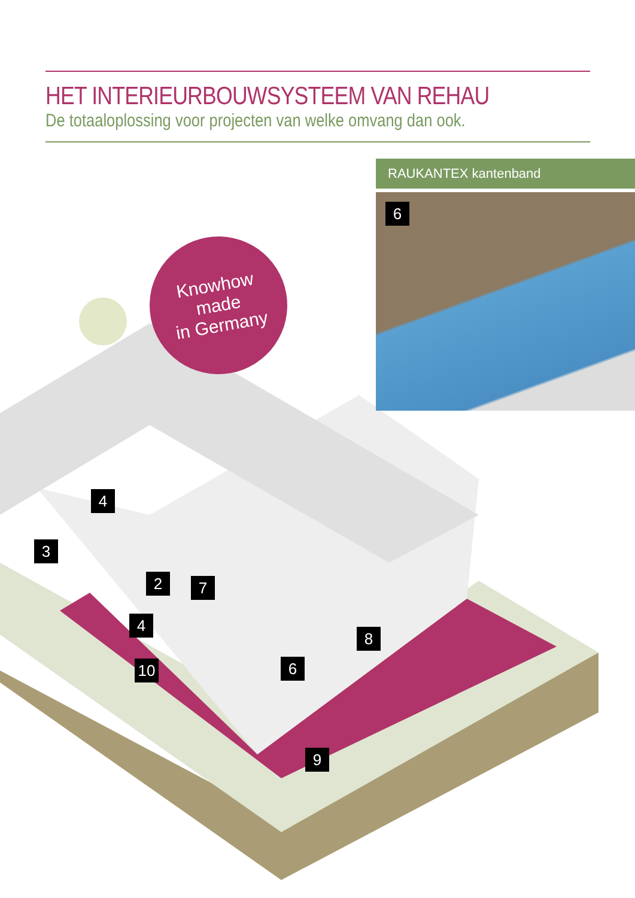HET INTERIEURBOUWSYSTEEM VAN REHAU
De totaaloplossing voor projecten van welke omvang dan ook.
RAUKANTEX kantenband
6
Knowhow
made
in Germany
4
3
2 7
4
8
10 6
9